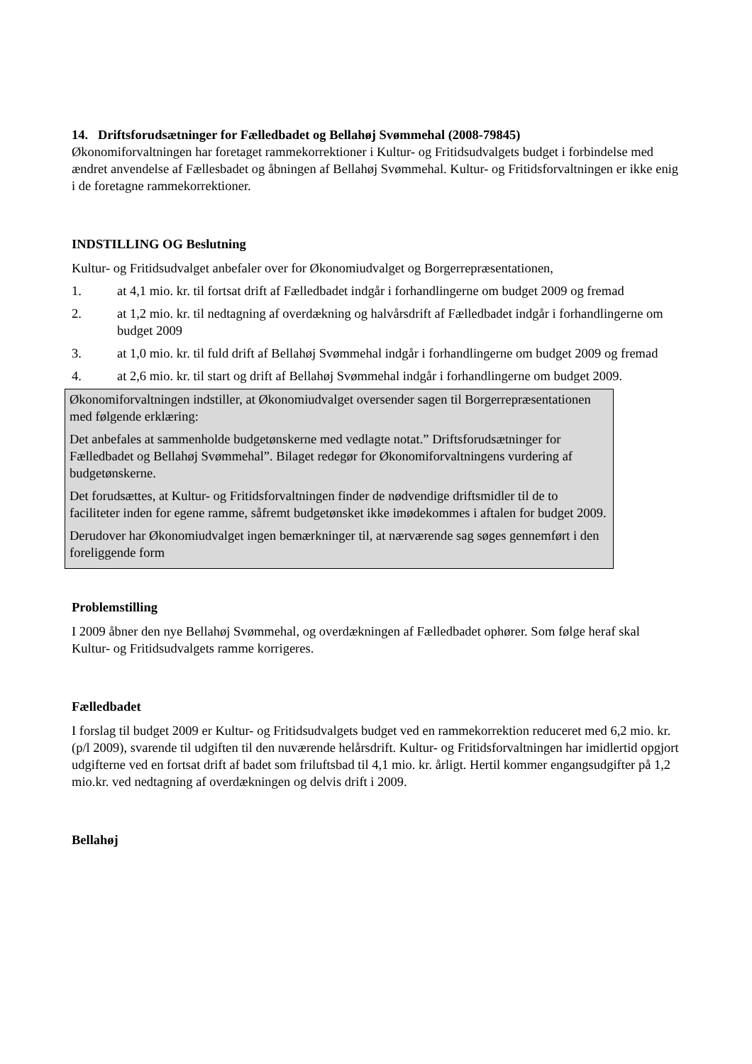14. Driftsforudsætninger for Fælledbadet og Bellahøj Svømmehal (2008-79845)
Økonomiforvaltningen har foretaget rammekorrektioner i Kultur- og Fritidsudvalgets budget i forbindelse med ændret anvendelse af Fællesbadet og åbningen af Bellahøj Svømmehal. Kultur- og Fritidsforvaltningen er ikke enig i de foretagne rammekorrektioner.
INDSTILLING OG Beslutning
Kultur- og Fritidsudvalget anbefaler over for Økonomiudvalget og Borgerrepræsentationen,
1. at 4,1 mio. kr. til fortsat drift af Fælledbadet indgår i forhandlingerne om budget 2009 og fremad
2. at 1,2 mio. kr. til nedtagning af overdækning og halvårsdrift af Fælledbadet indgår i forhandlingerne om budget 2009
3. at 1,0 mio. kr. til fuld drift af Bellahøj Svømmehal indgår i forhandlingerne om budget 2009 og fremad
4. at 2,6 mio. kr. til start og drift af Bellahøj Svømmehal indgår i forhandlingerne om budget 2009.
Økonomiforvaltningen indstiller, at Økonomiudvalget oversender sagen til Borgerrepræsentationen med følgende erklæring:
Det anbefales at sammenholde budgetønskerne med vedlagte notat.” Driftsforudsætninger for Fælledbadet og Bellahøj Svømmehal”. Bilaget redegør for Økonomiforvaltningens vurdering af budgetønskerne.
Det forudsættes, at Kultur- og Fritidsforvaltningen finder de nødvendige driftsmidler til de to faciliteter inden for egene ramme, såfremt budgetønsket ikke imødekommes i aftalen for budget 2009.
Derudover har Økonomiudvalget ingen bemærkninger til, at nærværende sag søges gennemført i den foreliggende form
Problemstilling
I 2009 åbner den nye Bellahøj Svømmehal, og overdækningen af Fælledbadet ophører. Som følge heraf skal Kultur- og Fritidsudvalgets ramme korrigeres.
Fælledbadet
I forslag til budget 2009 er Kultur- og Fritidsudvalgets budget ved en rammekorrektion reduceret med 6,2 mio. kr. (p/l 2009), svarende til udgiften til den nuværende helårsdrift. Kultur- og Fritidsforvaltningen har imidlertid opgjort udgifterne ved en fortsat drift af badet som friluftsbad til 4,1 mio. kr. årligt. Hertil kommer engangsudgifter på 1,2 mio.kr. ved nedtagning af overdækningen og delvis drift i 2009.
Bellahøj